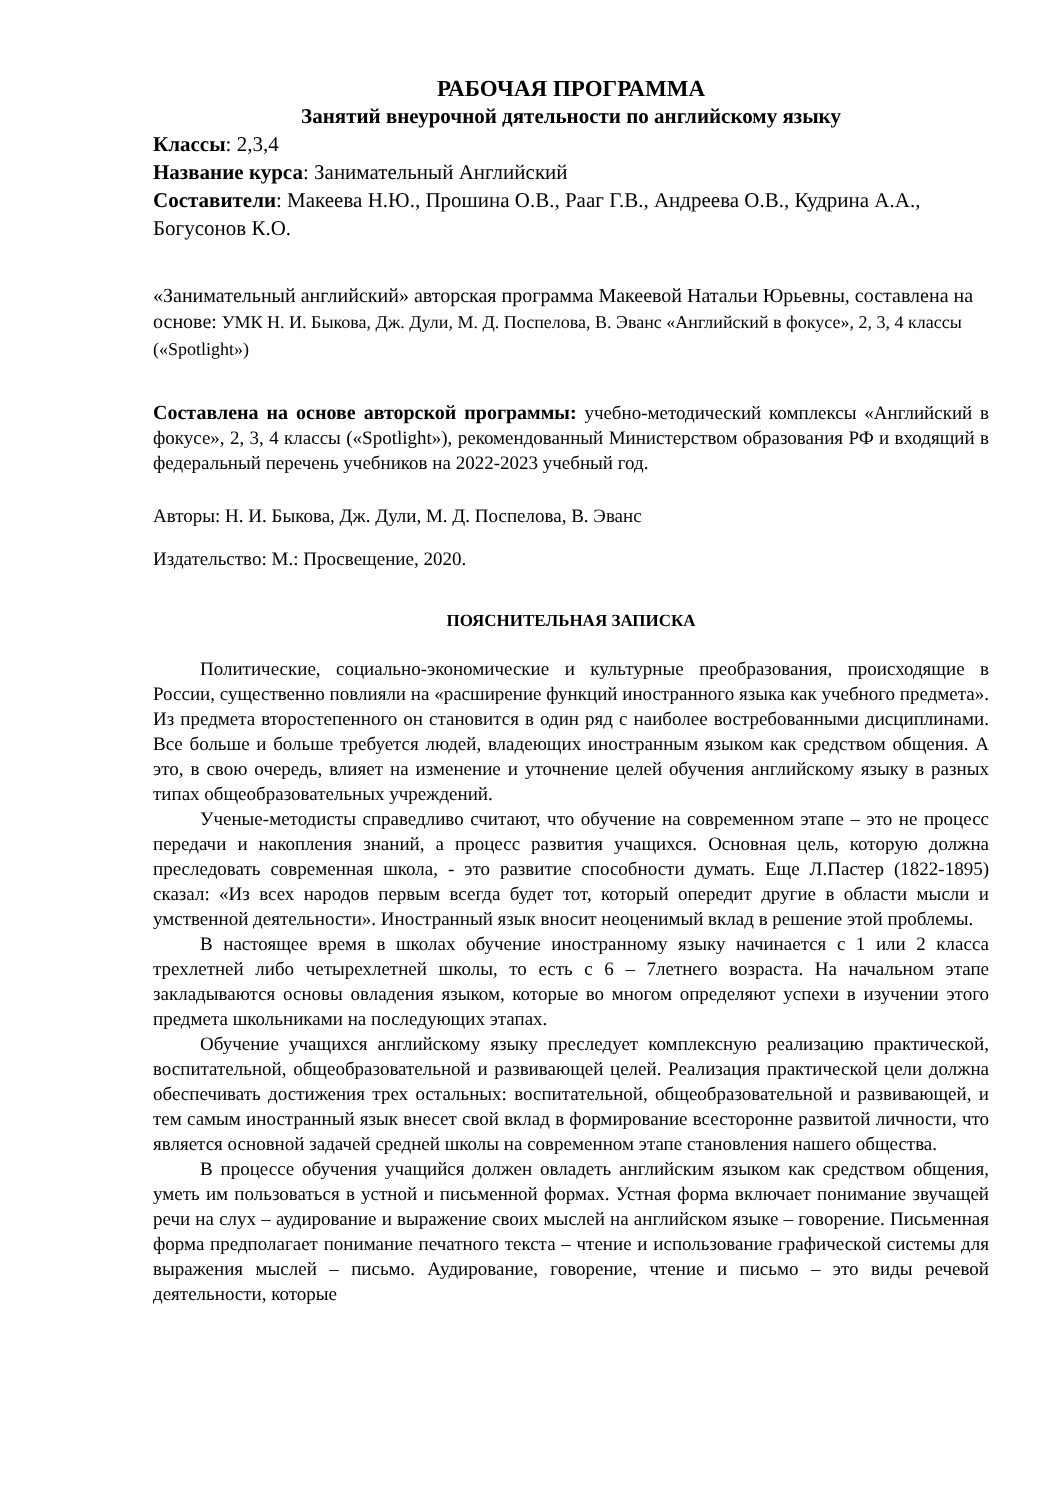РАБОЧАЯ ПРОГРАММА
Занятий внеурочной дятельности по английскому языку
Классы: 2,3,4
Название курса: Занимательный Английский
Составители: Макеева Н.Ю., Прошина О.В., Рааг Г.В., Андреева О.В., Кудрина А.А., Богусонов К.О.
«Занимательный английский» авторская программа Макеевой Натальи Юрьевны, составлена на основе: УМК Н. И. Быкова, Дж. Дули, М. Д. Поспелова, В. Эванс «Английский в фокусе», 2, 3, 4 классы («Spotlight»)
Составлена на основе авторской программы: учебно-методический комплексы «Английский в фокусе», 2, 3, 4 классы («Spotlight»), рекомендованный Министерством образования РФ и входящий в федеральный перечень учебников на 2022-2023 учебный год.
Авторы: Н. И. Быкова, Дж. Дули, М. Д. Поспелова, В. Эванс
Издательство: М.: Просвещение, 2020.
ПОЯСНИТЕЛЬНАЯ ЗАПИСКА
Политические, социально-экономические и культурные преобразования, происходящие в России, существенно повлияли на «расширение функций иностранного языка как учебного предмета». Из предмета второстепенного он становится в один ряд с наиболее востребованными дисциплинами. Все больше и больше требуется людей, владеющих иностранным языком как средством общения. А это, в свою очередь, влияет на изменение и уточнение целей обучения английскому языку в разных типах общеобразовательных учреждений.
Ученые-методисты справедливо считают, что обучение на современном этапе – это не процесс передачи и накопления знаний, а процесс развития учащихся. Основная цель, которую должна преследовать современная школа, - это развитие способности думать. Еще Л.Пастер (1822-1895) сказал: «Из всех народов первым всегда будет тот, который опередит другие в области мысли и умственной деятельности». Иностранный язык вносит неоценимый вклад в решение этой проблемы.
В настоящее время в школах обучение иностранному языку начинается с 1 или 2 класса трехлетней либо четырехлетней школы, то есть с 6 – 7летнего возраста. На начальном этапе закладываются основы овладения языком, которые во многом определяют успехи в изучении этого предмета школьниками на последующих этапах.
Обучение учащихся английскому языку преследует комплексную реализацию практической, воспитательной, общеобразовательной и развивающей целей. Реализация практической цели должна обеспечивать достижения трех остальных: воспитательной, общеобразовательной и развивающей, и тем самым иностранный язык внесет свой вклад в формирование всесторонне развитой личности, что является основной задачей средней школы на современном этапе становления нашего общества.
В процессе обучения учащийся должен овладеть английским языком как средством общения, уметь им пользоваться в устной и письменной формах. Устная форма включает понимание звучащей речи на слух – аудирование и выражение своих мыслей на английском языке – говорение. Письменная форма предполагает понимание печатного текста – чтение и использование графической системы для выражения мыслей – письмо. Аудирование, говорение, чтение и письмо – это виды речевой деятельности, которые